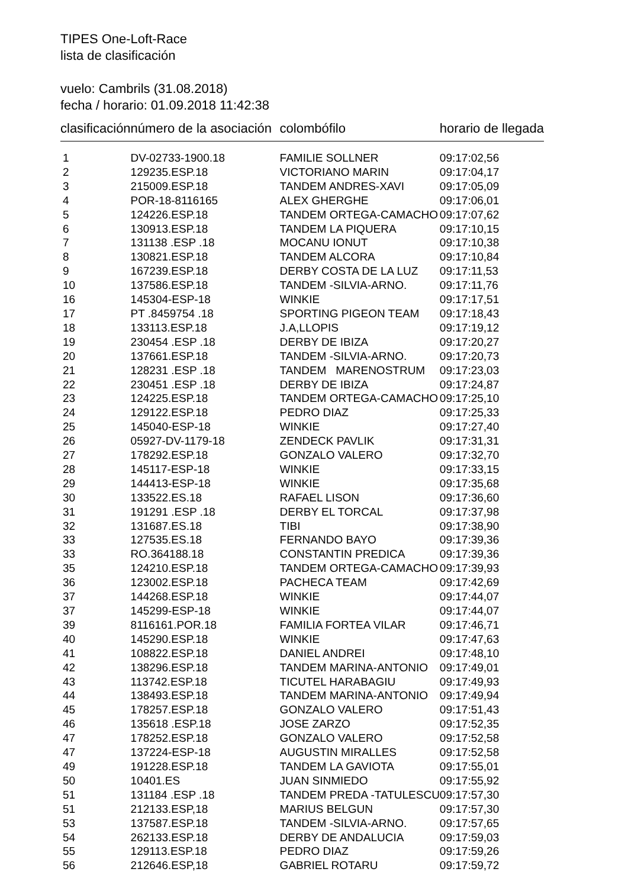TIPES One-Loft-Race
lista de clasificación
vuelo: Cambrils (31.08.2018)
fecha / horario: 01.09.2018 11:42:38
| clasificación | número de la asociación | colombófilo | horario de llegada |
| --- | --- | --- | --- |
| 1 | DV-02733-1900.18 | FAMILIE SOLLNER | 09:17:02,56 |
| 2 | 129235.ESP.18 | VICTORIANO MARIN | 09:17:04,17 |
| 3 | 215009.ESP.18 | TANDEM ANDRES-XAVI | 09:17:05,09 |
| 4 | POR-18-8116165 | ALEX GHERGHE | 09:17:06,01 |
| 5 | 124226.ESP.18 | TANDEM ORTEGA-CAMACHO | 09:17:07,62 |
| 6 | 130913.ESP.18 | TANDEM LA PIQUERA | 09:17:10,15 |
| 7 | 131138 .ESP .18 | MOCANU IONUT | 09:17:10,38 |
| 8 | 130821.ESP.18 | TANDEM ALCORA | 09:17:10,84 |
| 9 | 167239.ESP.18 | DERBY COSTA DE LA LUZ | 09:17:11,53 |
| 10 | 137586.ESP.18 | TANDEM -SILVIA-ARNO. | 09:17:11,76 |
| 16 | 145304-ESP-18 | WINKIE | 09:17:17,51 |
| 17 | PT .8459754 .18 | SPORTING PIGEON TEAM | 09:17:18,43 |
| 18 | 133113.ESP.18 | J.A,LLOPIS | 09:17:19,12 |
| 19 | 230454 .ESP .18 | DERBY DE IBIZA | 09:17:20,27 |
| 20 | 137661.ESP.18 | TANDEM -SILVIA-ARNO. | 09:17:20,73 |
| 21 | 128231 .ESP .18 | TANDEM MARENOSTRUM | 09:17:23,03 |
| 22 | 230451 .ESP .18 | DERBY DE IBIZA | 09:17:24,87 |
| 23 | 124225.ESP.18 | TANDEM ORTEGA-CAMACHO | 09:17:25,10 |
| 24 | 129122.ESP.18 | PEDRO DIAZ | 09:17:25,33 |
| 25 | 145040-ESP-18 | WINKIE | 09:17:27,40 |
| 26 | 05927-DV-1179-18 | ZENDECK PAVLIK | 09:17:31,31 |
| 27 | 178292.ESP.18 | GONZALO VALERO | 09:17:32,70 |
| 28 | 145117-ESP-18 | WINKIE | 09:17:33,15 |
| 29 | 144413-ESP-18 | WINKIE | 09:17:35,68 |
| 30 | 133522.ES.18 | RAFAEL LISON | 09:17:36,60 |
| 31 | 191291 .ESP .18 | DERBY EL TORCAL | 09:17:37,98 |
| 32 | 131687.ES.18 | TIBI | 09:17:38,90 |
| 33 | 127535.ES.18 | FERNANDO BAYO | 09:17:39,36 |
| 33 | RO.364188.18 | CONSTANTIN PREDICA | 09:17:39,36 |
| 35 | 124210.ESP.18 | TANDEM ORTEGA-CAMACHO | 09:17:39,93 |
| 36 | 123002.ESP.18 | PACHECA TEAM | 09:17:42,69 |
| 37 | 144268.ESP.18 | WINKIE | 09:17:44,07 |
| 37 | 145299-ESP-18 | WINKIE | 09:17:44,07 |
| 39 | 8116161.POR.18 | FAMILIA FORTEA VILAR | 09:17:46,71 |
| 40 | 145290.ESP.18 | WINKIE | 09:17:47,63 |
| 41 | 108822.ESP.18 | DANIEL ANDREI | 09:17:48,10 |
| 42 | 138296.ESP.18 | TANDEM MARINA-ANTONIO | 09:17:49,01 |
| 43 | 113742.ESP.18 | TICUTEL HARABAGIU | 09:17:49,93 |
| 44 | 138493.ESP.18 | TANDEM MARINA-ANTONIO | 09:17:49,94 |
| 45 | 178257.ESP.18 | GONZALO VALERO | 09:17:51,43 |
| 46 | 135618 .ESP.18 | JOSE ZARZO | 09:17:52,35 |
| 47 | 178252.ESP.18 | GONZALO VALERO | 09:17:52,58 |
| 47 | 137224-ESP-18 | AUGUSTIN MIRALLES | 09:17:52,58 |
| 49 | 191228.ESP.18 | TANDEM LA GAVIOTA | 09:17:55,01 |
| 50 | 10401.ES | JUAN SINMIEDO | 09:17:55,92 |
| 51 | 131184 .ESP .18 | TANDEM PREDA -TATULESCU | 09:17:57,30 |
| 51 | 212133.ESP,18 | MARIUS BELGUN | 09:17:57,30 |
| 53 | 137587.ESP.18 | TANDEM -SILVIA-ARNO. | 09:17:57,65 |
| 54 | 262133.ESP.18 | DERBY DE ANDALUCIA | 09:17:59,03 |
| 55 | 129113.ESP.18 | PEDRO DIAZ | 09:17:59,26 |
| 56 | 212646.ESP,18 | GABRIEL ROTARU | 09:17:59,72 |